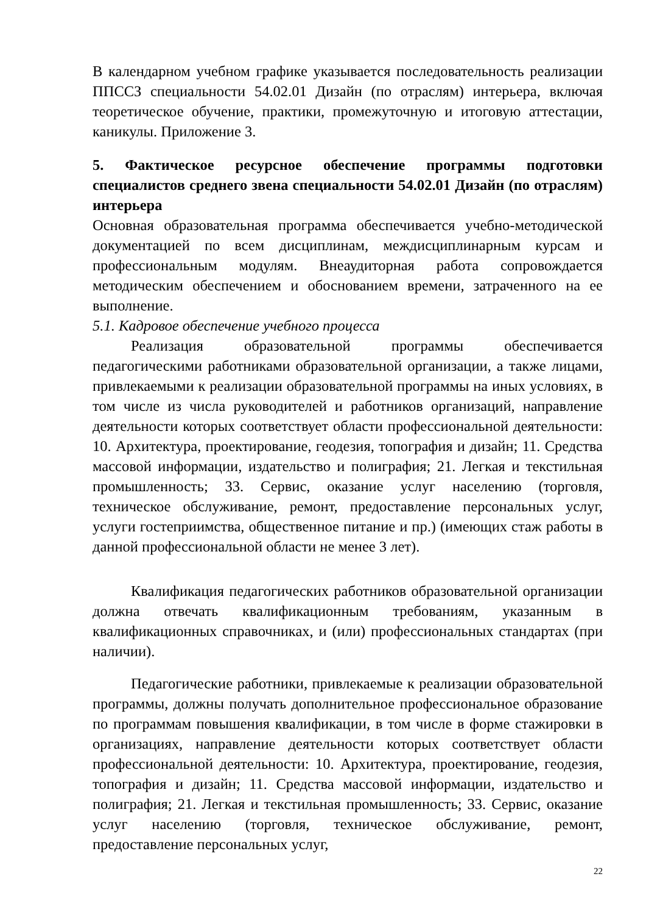В календарном учебном графике указывается последовательность реализации ППССЗ специальности 54.02.01 Дизайн (по отраслям) интерьера, включая теоретическое обучение, практики, промежуточную и итоговую аттестации, каникулы. Приложение 3.
5. Фактическое ресурсное обеспечение программы подготовки специалистов среднего звена специальности 54.02.01 Дизайн (по отраслям) интерьера
Основная образовательная программа обеспечивается учебно-методической документацией по всем дисциплинам, междисциплинарным курсам и профессиональным модулям. Внеаудиторная работа сопровождается методическим обеспечением и обоснованием времени, затраченного на ее выполнение.
5.1. Кадровое обеспечение учебного процесса
Реализация образовательной программы обеспечивается педагогическими работниками образовательной организации, а также лицами, привлекаемыми к реализации образовательной программы на иных условиях, в том числе из числа руководителей и работников организаций, направление деятельности которых соответствует области профессиональной деятельности: 10. Архитектура, проектирование, геодезия, топография и дизайн; 11. Средства массовой информации, издательство и полиграфия; 21. Легкая и текстильная промышленность; 33. Сервис, оказание услуг населению (торговля, техническое обслуживание, ремонт, предоставление персональных услуг, услуги гостеприимства, общественное питание и пр.) (имеющих стаж работы в данной профессиональной области не менее 3 лет).
Квалификация педагогических работников образовательной организации должна отвечать квалификационным требованиям, указанным в квалификационных справочниках, и (или) профессиональных стандартах (при наличии).
Педагогические работники, привлекаемые к реализации образовательной программы, должны получать дополнительное профессиональное образование по программам повышения квалификации, в том числе в форме стажировки в организациях, направление деятельности которых соответствует области профессиональной деятельности: 10. Архитектура, проектирование, геодезия, топография и дизайн; 11. Средства массовой информации, издательство и полиграфия; 21. Легкая и текстильная промышленность; 33. Сервис, оказание услуг населению (торговля, техническое обслуживание, ремонт, предоставление персональных услуг,
22